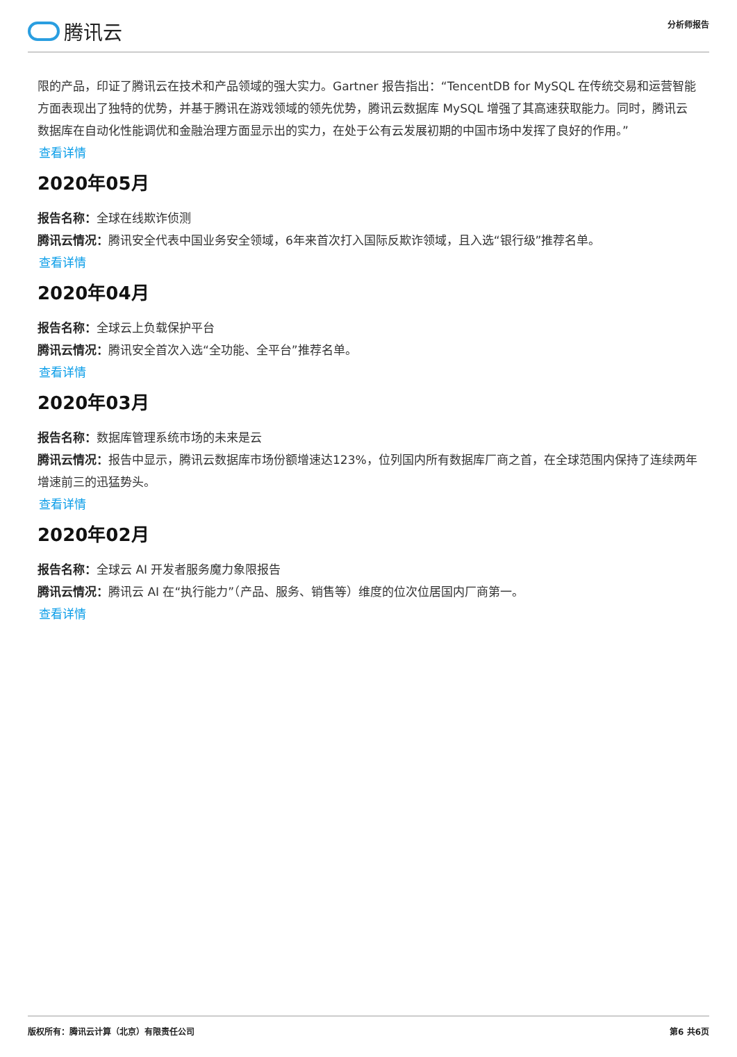腾讯云
分析师报告
限的产品，印证了腾讯云在技术和产品领域的强大实力。Gartner 报告指出：“TencentDB for MySQL 在传统交易和运营智能方面表现出了独特的优势，并基于腾讯在游戏领域的领先优势，腾讯云数据库 MySQL 增强了其高速获取能力。同时，腾讯云数据库在自动化性能调优和金融治理方面显示出的实力，在处于公有云发展初期的中国市场中发挥了良好的作用。”
查看详情
2020年05月
报告名称：全球在线欺诈侦测
腾讯云情况：腾讯安全代表中国业务安全领域，6年来首次打入国际反欺诈领域，且入选“银行级”推荐名单。
查看详情
2020年04月
报告名称：全球云上负载保护平台
腾讯云情况：腾讯安全首次入选“全功能、全平台”推荐名单。
查看详情
2020年03月
报告名称：数据库管理系统市场的未来是云
腾讯云情况：报告中显示，腾讯云数据库市场份额增速达123%，位列国内所有数据库厂商之首，在全球范围内保持了连续两年增速前三的迅猛势头。
查看详情
2020年02月
报告名称：全球云 AI 开发者服务魔力象限报告
腾讯云情况：腾讯云 AI 在“执行能力”（产品、服务、销售等）维度的位次位居国内厂商第一。
查看详情
版权所有：腾讯云计算（北京）有限责任公司 第6 共6页